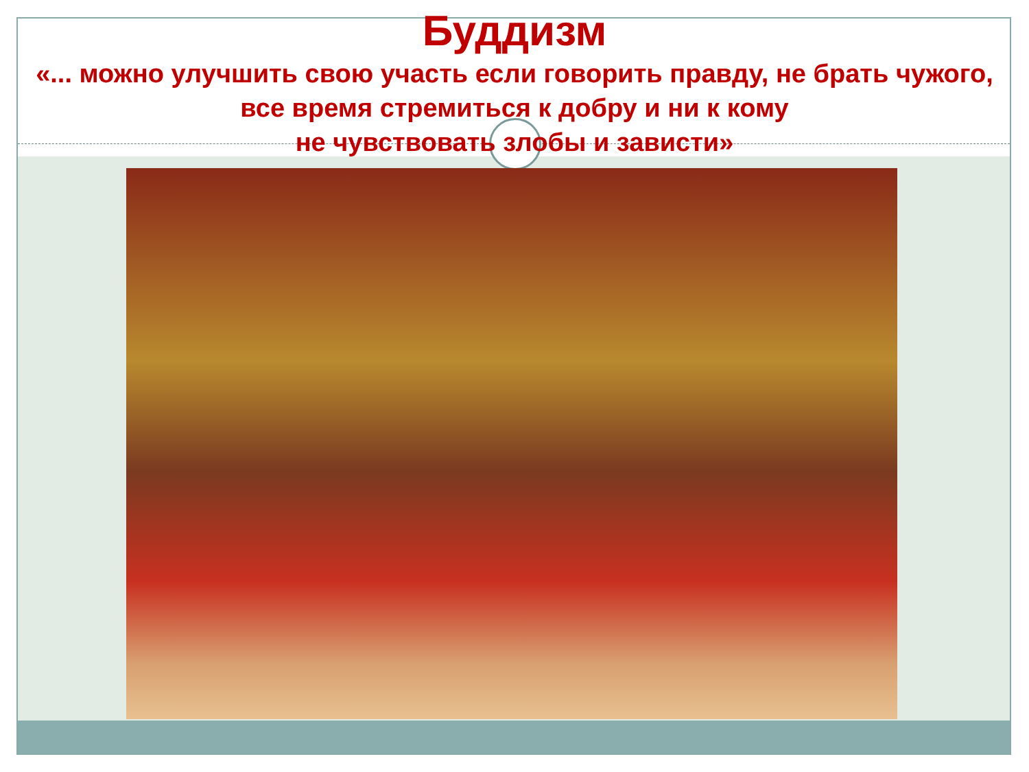Буддизм
«... можно улучшить свою участь если говорить правду, не брать чужого, все время стремиться к добру и ни к кому
не чувствовать злобы и зависти»